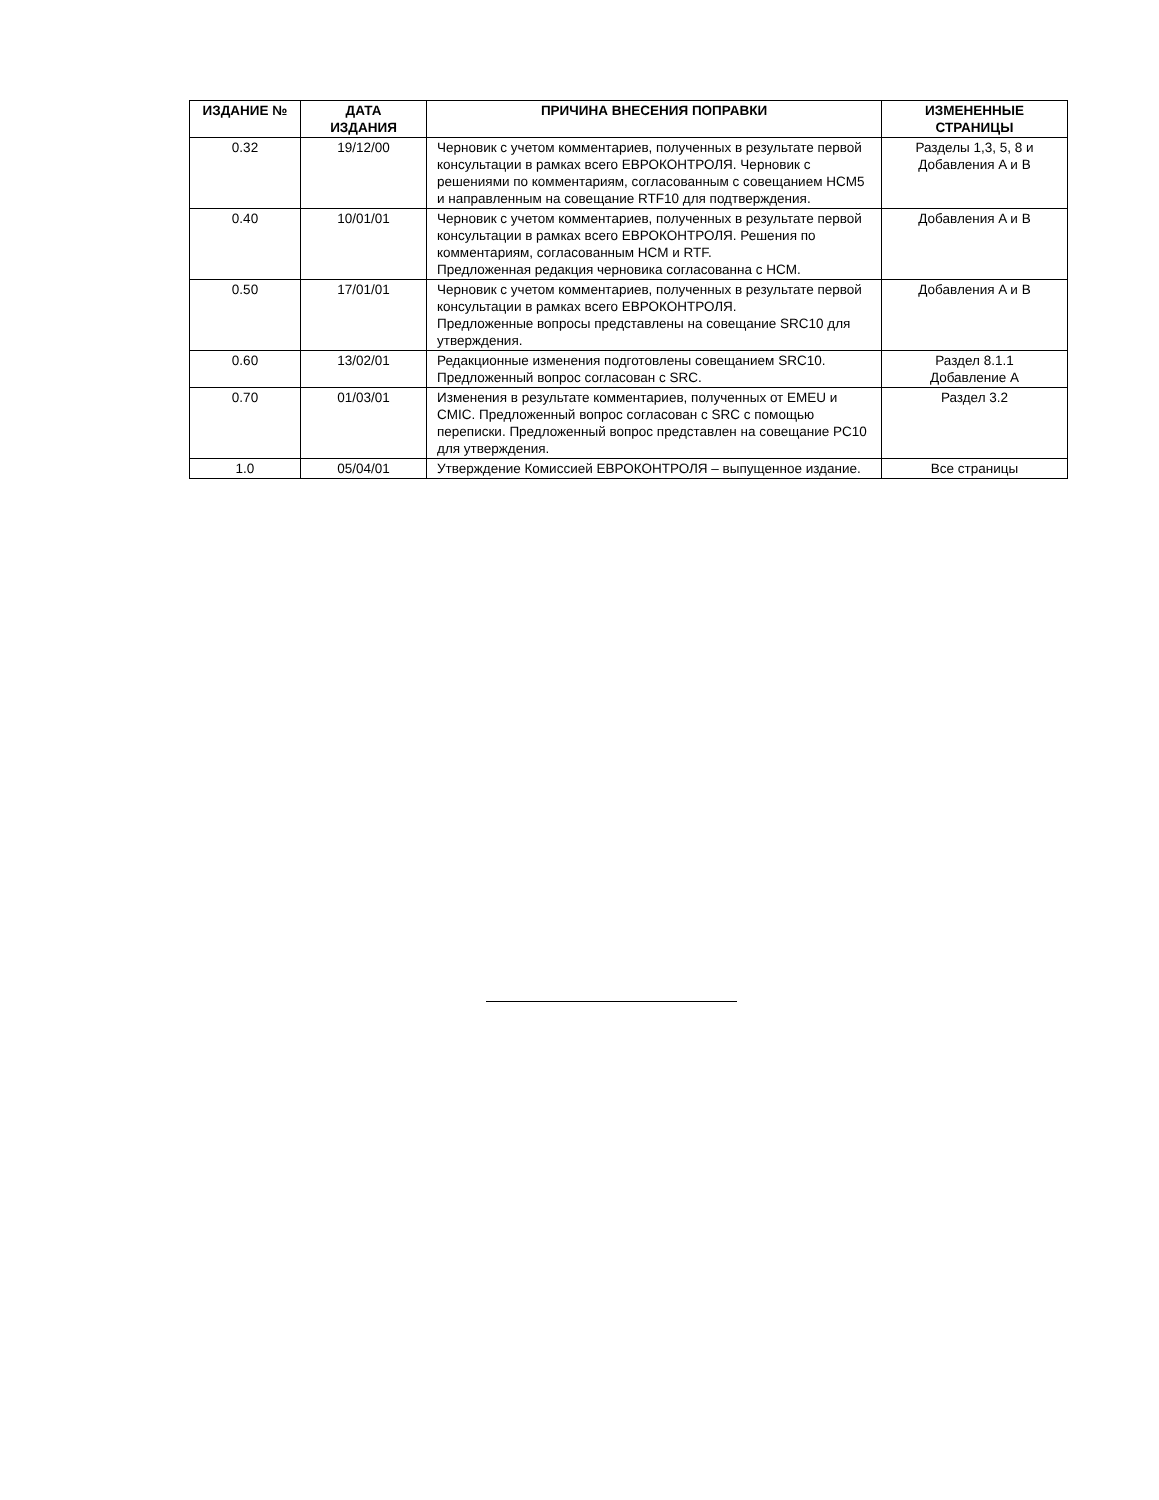| ИЗДАНИЕ № | ДАТА ИЗДАНИЯ | ПРИЧИНА ВНЕСЕНИЯ ПОПРАВКИ | ИЗМЕНЕННЫЕ СТРАНИЦЫ |
| --- | --- | --- | --- |
| 0.32 | 19/12/00 | Черновик с учетом комментариев, полученных в результате первой консультации в рамках всего ЕВРОКОНТРОЛЯ. Черновик с решениями по комментариям, согласованным с совещанием HCM5 и направленным на совещание RTF10 для подтверждения. | Разделы 1,3, 5, 8 и Добавления A и B |
| 0.40 | 10/01/01 | Черновик с учетом комментариев, полученных в результате первой консультации в рамках всего ЕВРОКОНТРОЛЯ. Решения по комментариям, согласованным HCM и RTF. Предложенная редакция черновика согласованна с HCM. | Добавления A и B |
| 0.50 | 17/01/01 | Черновик с учетом комментариев, полученных в результате первой консультации в рамках всего ЕВРОКОНТРОЛЯ. Предложенные вопросы представлены на совещание SRC10 для утверждения. | Добавления A и B |
| 0.60 | 13/02/01 | Редакционные изменения подготовлены совещанием SRC10. Предложенный вопрос согласован с SRC. | Раздел 8.1.1 Добавление A |
| 0.70 | 01/03/01 | Изменения в результате комментариев, полученных от EMEU и CMIC. Предложенный вопрос согласован с SRC с помощью переписки. Предложенный вопрос представлен на совещание PC10 для утверждения. | Раздел 3.2 |
| 1.0 | 05/04/01 | Утверждение Комиссией ЕВРОКОНТРОЛЯ – выпущенное издание. | Все страницы |